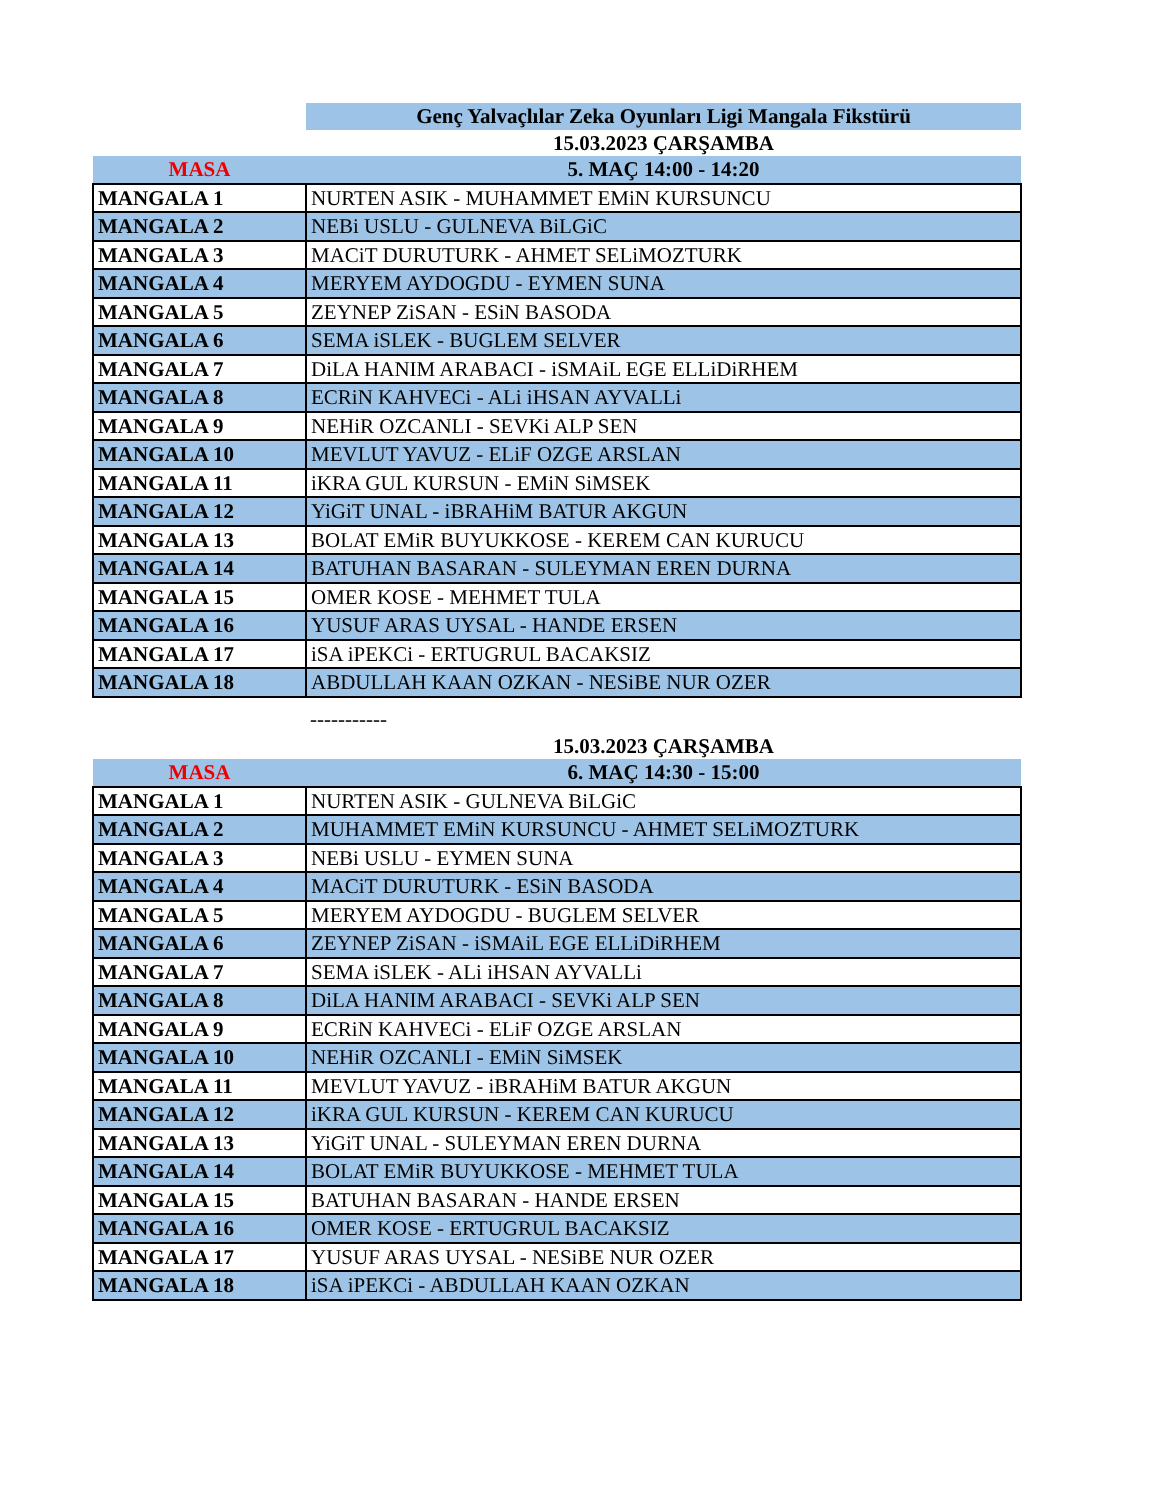| | Genç Yalvaçlılar Zeka Oyunları Ligi Mangala Fikstürü |
| | 15.03.2023 ÇARŞAMBA |
| MASA | 5. MAÇ 14:00 - 14:20 |
| MANGALA 1 | NURTEN ASIK - MUHAMMET EMiN KURSUNCU |
| MANGALA 2 | NEBi USLU - GULNEVA BiLGiC |
| MANGALA 3 | MACiT DURUTURK - AHMET SELiMOZTURK |
| MANGALA 4 | MERYEM AYDOGDU - EYMEN SUNA |
| MANGALA 5 | ZEYNEP ZiSAN - ESiN BASODA |
| MANGALA 6 | SEMA iSLEK - BUGLEM SELVER |
| MANGALA 7 | DiLA HANIM ARABACI - iSMAiL EGE ELLiDiRHEM |
| MANGALA 8 | ECRiN KAHVECi - ALi iHSAN AYVALLi |
| MANGALA 9 | NEHiR OZCANLI - SEVKi ALP SEN |
| MANGALA 10 | MEVLUT YAVUZ - ELiF OZGE ARSLAN |
| MANGALA 11 | iKRA GUL KURSUN - EMiN SiMSEK |
| MANGALA 12 | YiGiT UNAL - iBRAHiM BATUR AKGUN |
| MANGALA 13 | BOLAT EMiR BUYUKKOSE - KEREM CAN KURUCU |
| MANGALA 14 | BATUHAN BASARAN - SULEYMAN EREN DURNA |
| MANGALA 15 | OMER KOSE - MEHMET TULA |
| MANGALA 16 | YUSUF ARAS UYSAL - HANDE ERSEN |
| MANGALA 17 | iSA iPEKCi - ERTUGRUL BACAKSIZ |
| MANGALA 18 | ABDULLAH KAAN OZKAN - NESiBE NUR OZER |
| | ----------- |
| | 15.03.2023 ÇARŞAMBA |
| MASA | 6. MAÇ 14:30 - 15:00 |
| MANGALA 1 | NURTEN ASIK - GULNEVA BiLGiC |
| MANGALA 2 | MUHAMMET EMiN KURSUNCU - AHMET SELiMOZTURK |
| MANGALA 3 | NEBi USLU - EYMEN SUNA |
| MANGALA 4 | MACiT DURUTURK - ESiN BASODA |
| MANGALA 5 | MERYEM AYDOGDU - BUGLEM SELVER |
| MANGALA 6 | ZEYNEP ZiSAN - iSMAiL EGE ELLiDiRHEM |
| MANGALA 7 | SEMA iSLEK - ALi iHSAN AYVALLi |
| MANGALA 8 | DiLA HANIM ARABACI - SEVKi ALP SEN |
| MANGALA 9 | ECRiN KAHVECi - ELiF OZGE ARSLAN |
| MANGALA 10 | NEHiR OZCANLI - EMiN SiMSEK |
| MANGALA 11 | MEVLUT YAVUZ - iBRAHiM BATUR AKGUN |
| MANGALA 12 | iKRA GUL KURSUN - KEREM CAN KURUCU |
| MANGALA 13 | YiGiT UNAL - SULEYMAN EREN DURNA |
| MANGALA 14 | BOLAT EMiR BUYUKKOSE - MEHMET TULA |
| MANGALA 15 | BATUHAN BASARAN - HANDE ERSEN |
| MANGALA 16 | OMER KOSE - ERTUGRUL BACAKSIZ |
| MANGALA 17 | YUSUF ARAS UYSAL - NESiBE NUR OZER |
| MANGALA 18 | iSA iPEKCi - ABDULLAH KAAN OZKAN |